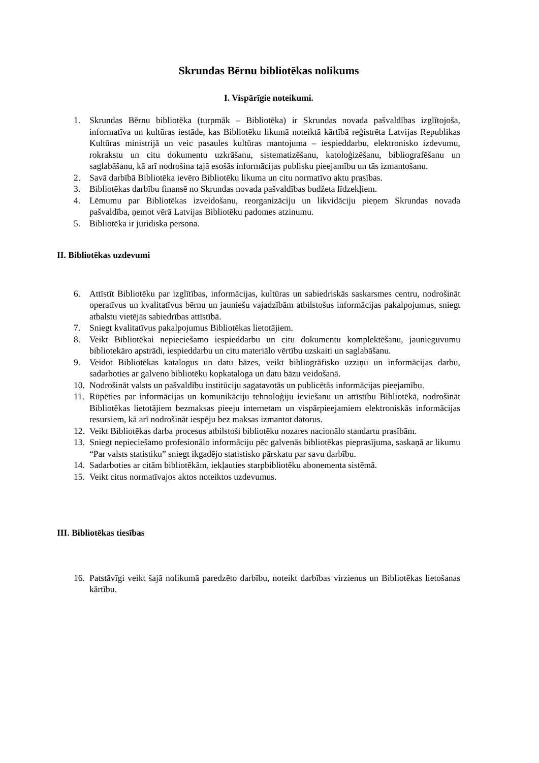Skrundas Bērnu bibliotēkas nolikums
I. Vispārīgie noteikumi.
1. Skrundas Bērnu bibliotēka (turpmāk – Bibliotēka) ir Skrundas novada pašvaldības izglītojoša, informatīva un kultūras iestāde, kas Bibliotēku likumā noteiktā kārtībā reģistrēta Latvijas Republikas Kultūras ministrijā un veic pasaules kultūras mantojuma – iespieddarbu, elektronisko izdevumu, rokrakstu un citu dokumentu uzkrāšanu, sistematizēšanu, katoloģizēšanu, bibliografēšanu un saglabāšanu, kā arī nodrošina tajā esošās informācijas publisku pieejamību un tās izmantošanu.
2. Savā darbībā Bibliotēka ievēro Bibliotēku likuma un citu normatīvo aktu prasības.
3. Bibliotēkas darbību finansē no Skrundas novada pašvaldības budžeta līdzekļiem.
4. Lēmumu par Bibliotēkas izveidošanu, reorganizāciju un likvidāciju pieņem Skrundas novada pašvaldība, ņemot vērā Latvijas Bibliotēku padomes atzinumu.
5. Bibliotēka ir juridiska persona.
II. Bibliotēkas uzdevumi
6. Attīstīt Bibliotēku par izglītības, informācijas, kultūras un sabiedriskās saskarsmes centru, nodrošināt operatīvus un kvalitatīvus bērnu un jauniešu vajadzībām atbilstošus informācijas pakalpojumus, sniegt atbalstu vietējās sabiedrības attīstībā.
7. Sniegt kvalitatīvus pakalpojumus Bibliotēkas lietotājiem.
8. Veikt Bibliotēkai nepieciešamo iespieddarbu un citu dokumentu komplektēšanu, jaunieguvumu bibliotekāro apstrādi, iespieddarbu un citu materiālo vērtību uzskaiti un saglabāšanu.
9. Veidot Bibliotēkas katalogus un datu bāzes, veikt bibliogrāfisko uzziņu un informācijas darbu, sadarboties ar galveno bibliotēku kopkataloga un datu bāzu veidošanā.
10. Nodrošināt valsts un pašvaldību institūciju sagatavotās un publicētās informācijas pieejamību.
11. Rūpēties par informācijas un komunikāciju tehnoloģiju ieviešanu un attīstību Bibliotēkā, nodrošināt Bibliotēkas lietotājiem bezmaksas pieeju internetam un vispārpieejamiem elektroniskās informācijas resursiem, kā arī nodrošināt iespēju bez maksas izmantot datorus.
12. Veikt Bibliotēkas darba procesus atbilstoši bibliotēku nozares nacionālo standartu prasībām.
13. Sniegt nepieciešamo profesionālo informāciju pēc galvenās bibliotēkas pieprasījuma, saskaņā ar likumu “Par valsts statistiku” sniegt ikgadējo statistisko pārskatu par savu darbību.
14. Sadarboties ar citām bibliotēkām, iekļauties starpbibliotēku abonementa sistēmā.
15. Veikt citus normatīvajos aktos noteiktos uzdevumus.
III. Bibliotēkas tiesības
16. Patstāvīgi veikt šajā nolikumā paredzēto darbību, noteikt darbības virzienus un Bibliotēkas lietošanas kārtību.